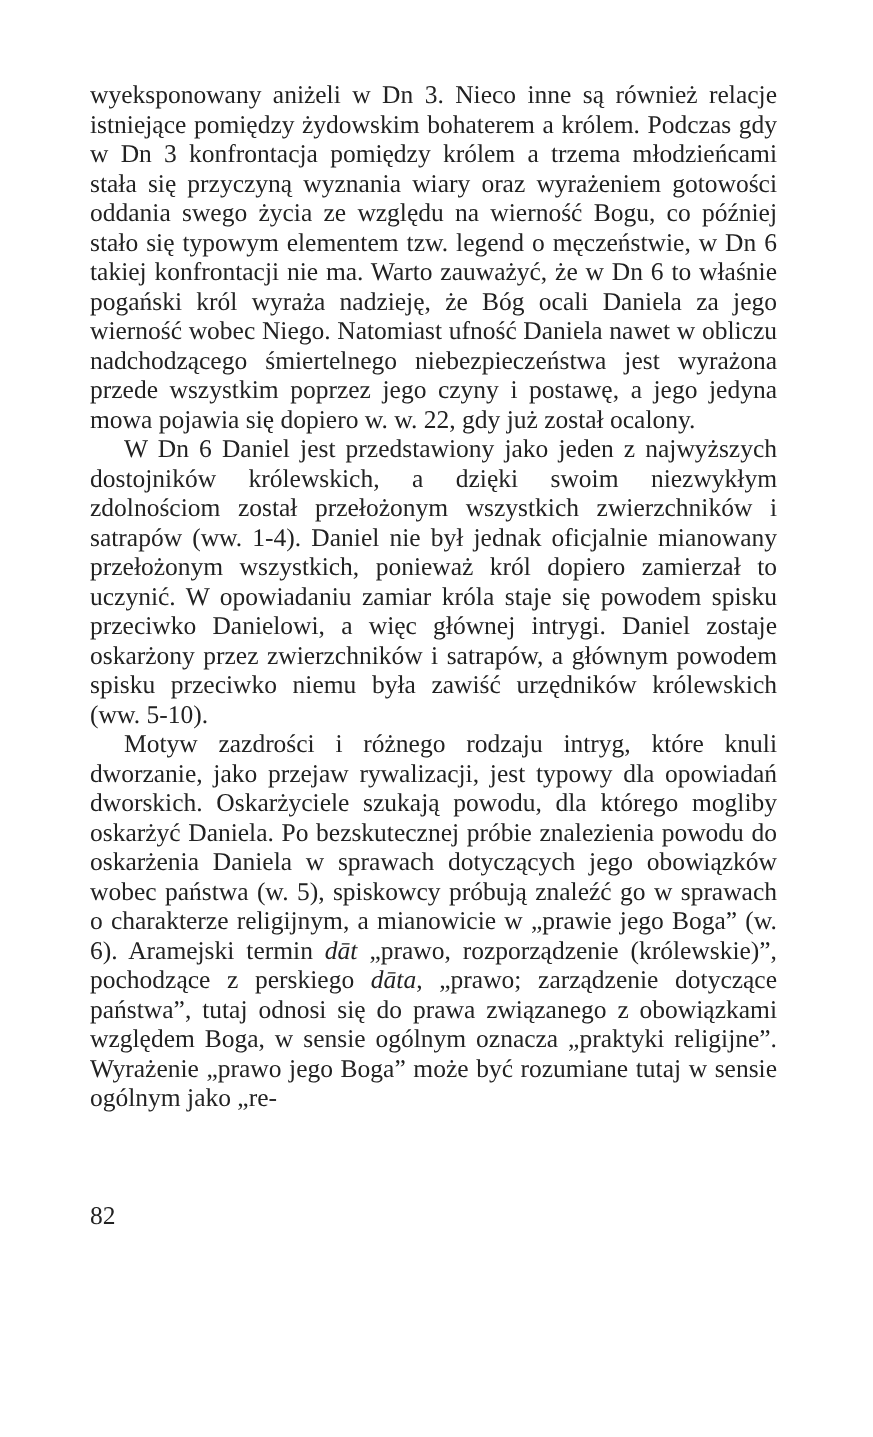wyeksponowany aniżeli w Dn 3. Nieco inne są również relacje istniejące pomiędzy żydowskim bohaterem a królem. Podczas gdy w Dn 3 konfrontacja pomiędzy królem a trzema młodzieńcami stała się przyczyną wyznania wiary oraz wyrażeniem gotowości oddania swego życia ze względu na wierność Bogu, co później stało się typowym elementem tzw. legend o męczeństwie, w Dn 6 takiej konfrontacji nie ma. Warto zauważyć, że w Dn 6 to właśnie pogański król wyraża nadzieję, że Bóg ocali Daniela za jego wierność wobec Niego. Natomiast ufność Daniela nawet w obliczu nadchodzącego śmiertelnego niebezpieczeństwa jest wyrażona przede wszystkim poprzez jego czyny i postawę, a jego jedyna mowa pojawia się dopiero w. w. 22, gdy już został ocalony.
W Dn 6 Daniel jest przedstawiony jako jeden z najwyższych dostojników królewskich, a dzięki swoim niezwykłym zdolnościom został przełożonym wszystkich zwierzchników i satrapów (ww. 1-4). Daniel nie był jednak oficjalnie mianowany przełożonym wszystkich, ponieważ król dopiero zamierzał to uczynić. W opowiadaniu zamiar króla staje się powodem spisku przeciwko Danielowi, a więc głównej intrygi. Daniel zostaje oskarżony przez zwierzchników i satrapów, a głównym powodem spisku przeciwko niemu była zawiść urzędników królewskich (ww. 5-10).
Motyw zazdrości i różnego rodzaju intryg, które knuli dworzanie, jako przejaw rywalizacji, jest typowy dla opowiadań dworskich. Oskarżyciele szukają powodu, dla którego mogliby oskarżyć Daniela. Po bezskutecznej próbie znalezienia powodu do oskarżenia Daniela w sprawach dotyczących jego obowiązków wobec państwa (w. 5), spiskowcy próbują znaleźć go w sprawach o charakterze religijnym, a mianowicie w „prawie jego Boga” (w. 6). Aramejski termin dāt „prawo, rozporządzenie (królewskie)”, pochodzące z perskiego dāta, „prawo; zarządzenie dotyczące państwa”, tutaj odnosi się do prawa związanego z obowiązkami względem Boga, w sensie ogólnym oznacza „praktyki religijne”. Wyrażenie „prawo jego Boga” może być rozumiane tutaj w sensie ogólnym jako „re-
82